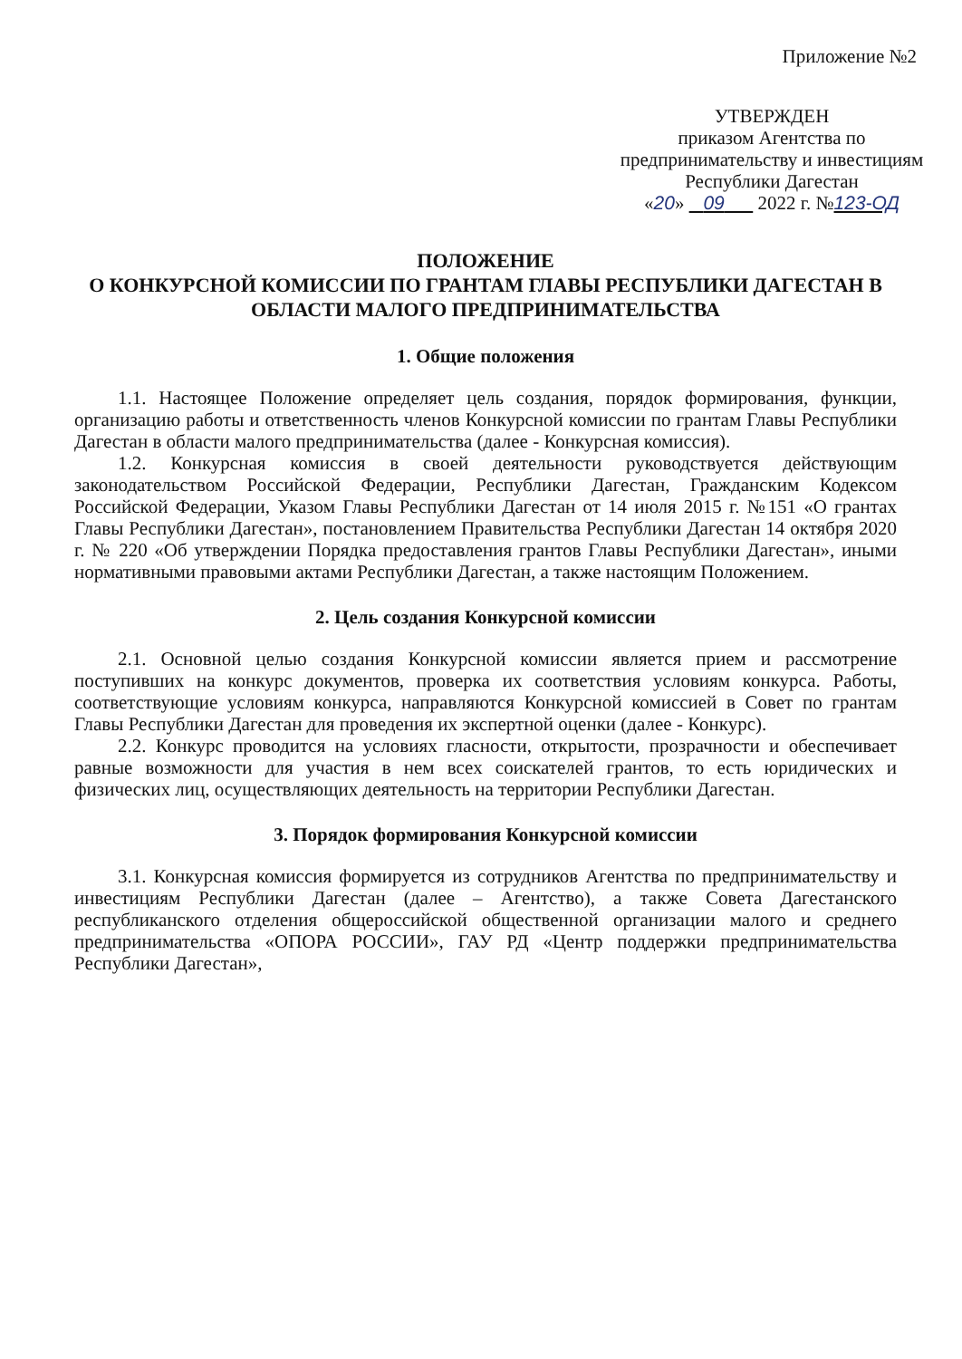Приложение №2
УТВЕРЖДЕН
приказом Агентства по
предпринимательству и инвестициям
Республики Дагестан
«20» 09 2022 г. №123-ОД
ПОЛОЖЕНИЕ
О КОНКУРСНОЙ КОМИССИИ ПО ГРАНТАМ ГЛАВЫ РЕСПУБЛИКИ ДАГЕСТАН В ОБЛАСТИ МАЛОГО ПРЕДПРИНИМАТЕЛЬСТВА
1. Общие положения
1.1. Настоящее Положение определяет цель создания, порядок формирования, функции, организацию работы и ответственность членов Конкурсной комиссии по грантам Главы Республики Дагестан в области малого предпринимательства (далее - Конкурсная комиссия).
1.2. Конкурсная комиссия в своей деятельности руководствуется действующим законодательством Российской Федерации, Республики Дагестан, Гражданским Кодексом Российской Федерации, Указом Главы Республики Дагестан от 14 июля 2015 г. №151 «О грантах Главы Республики Дагестан», постановлением Правительства Республики Дагестан 14 октября 2020 г. № 220 «Об утверждении Порядка предоставления грантов Главы Республики Дагестан», иными нормативными правовыми актами Республики Дагестан, а также настоящим Положением.
2. Цель создания Конкурсной комиссии
2.1. Основной целью создания Конкурсной комиссии является прием и рассмотрение поступивших на конкурс документов, проверка их соответствия условиям конкурса. Работы, соответствующие условиям конкурса, направляются Конкурсной комиссией в Совет по грантам Главы Республики Дагестан для проведения их экспертной оценки (далее - Конкурс).
2.2. Конкурс проводится на условиях гласности, открытости, прозрачности и обеспечивает равные возможности для участия в нем всех соискателей грантов, то есть юридических и физических лиц, осуществляющих деятельность на территории Республики Дагестан.
3. Порядок формирования Конкурсной комиссии
3.1. Конкурсная комиссия формируется из сотрудников Агентства по предпринимательству и инвестициям Республики Дагестан (далее – Агентство), а также Совета Дагестанского республиканского отделения общероссийской общественной организации малого и среднего предпринимательства «ОПОРА РОССИИ», ГАУ РД «Центр поддержки предпринимательства Республики Дагестан»,